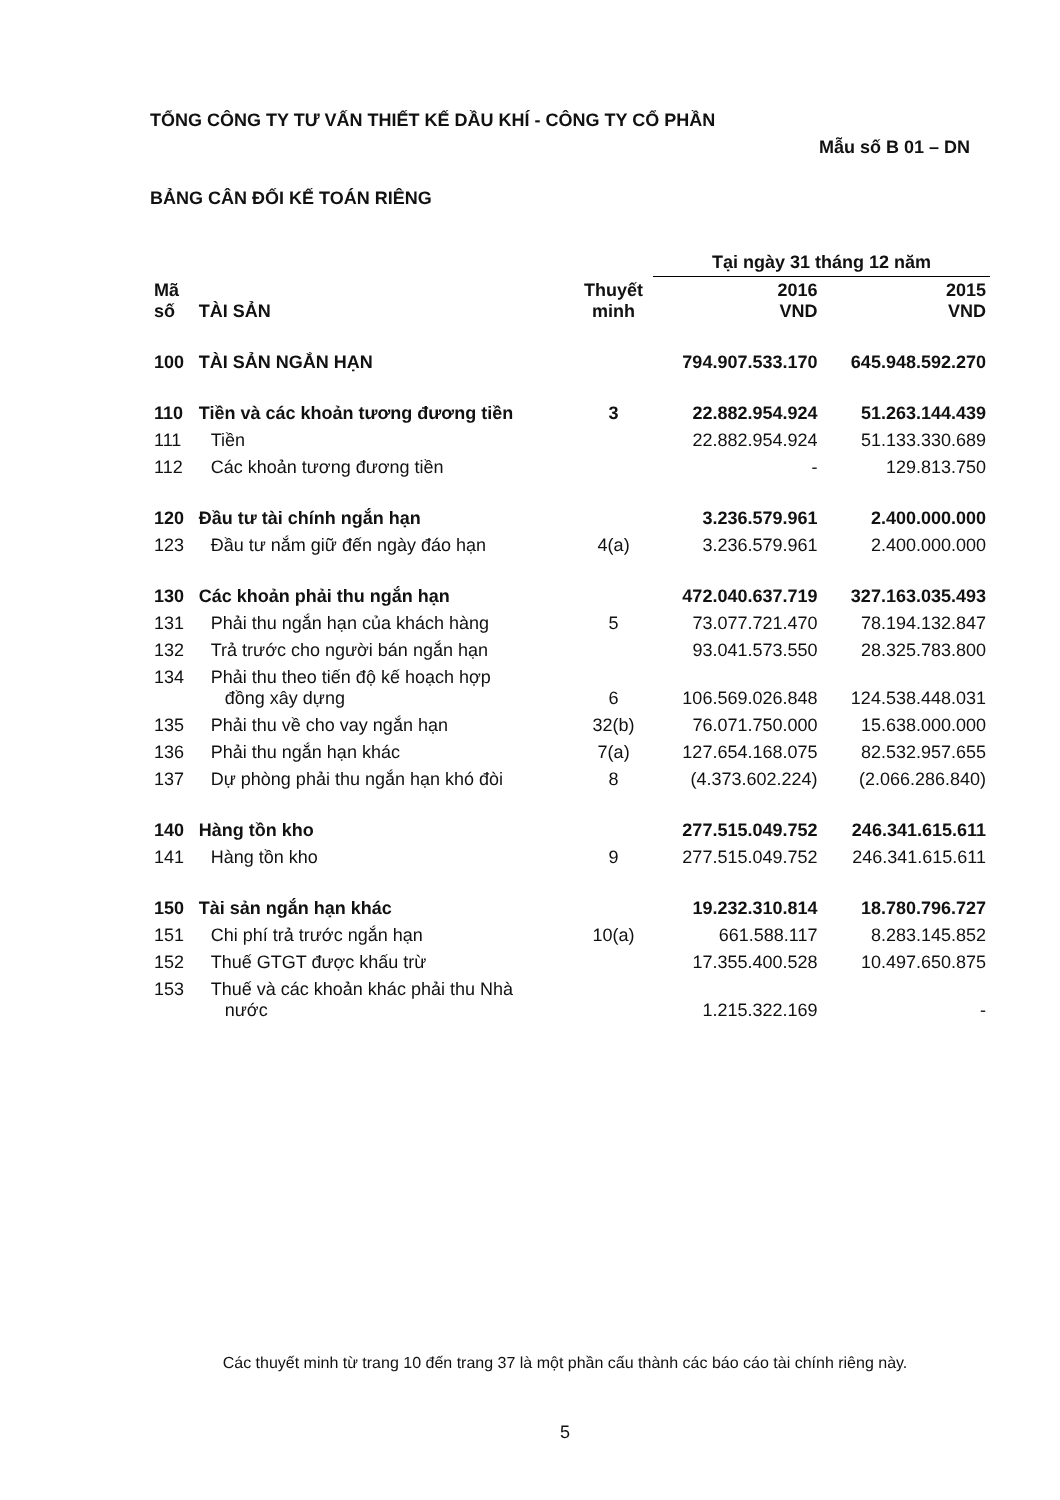TỔNG CÔNG TY TƯ VẤN THIẾT KẾ DẦU KHÍ - CÔNG TY CỔ PHẦN
Mẫu số B 01 – DN
BẢNG CÂN ĐỐI KẾ TOÁN RIÊNG
| | | | Tại ngày 31 tháng 12 năm | |
| --- | --- | --- | --- | --- |
| Mã số | TÀI SẢN | Thuyết minh | 2016 VND | 2015 VND |
| 100 | TÀI SẢN NGẮN HẠN | | 794.907.533.170 | 645.948.592.270 |
| 110 | Tiền và các khoản tương đương tiền | 3 | 22.882.954.924 | 51.263.144.439 |
| 111 | Tiền | | 22.882.954.924 | 51.133.330.689 |
| 112 | Các khoản tương đương tiền | | - | 129.813.750 |
| 120 | Đầu tư tài chính ngắn hạn | | 3.236.579.961 | 2.400.000.000 |
| 123 | Đầu tư nắm giữ đến ngày đáo hạn | 4(a) | 3.236.579.961 | 2.400.000.000 |
| 130 | Các khoản phải thu ngắn hạn | | 472.040.637.719 | 327.163.035.493 |
| 131 | Phải thu ngắn hạn của khách hàng | 5 | 73.077.721.470 | 78.194.132.847 |
| 132 | Trả trước cho người bán ngắn hạn | | 93.041.573.550 | 28.325.783.800 |
| 134 | Phải thu theo tiến độ kế hoạch hợp đồng xây dựng | 6 | 106.569.026.848 | 124.538.448.031 |
| 135 | Phải thu về cho vay ngắn hạn | 32(b) | 76.071.750.000 | 15.638.000.000 |
| 136 | Phải thu ngắn hạn khác | 7(a) | 127.654.168.075 | 82.532.957.655 |
| 137 | Dự phòng phải thu ngắn hạn khó đòi | 8 | (4.373.602.224) | (2.066.286.840) |
| 140 | Hàng tồn kho | | 277.515.049.752 | 246.341.615.611 |
| 141 | Hàng tồn kho | 9 | 277.515.049.752 | 246.341.615.611 |
| 150 | Tài sản ngắn hạn khác | | 19.232.310.814 | 18.780.796.727 |
| 151 | Chi phí trả trước ngắn hạn | 10(a) | 661.588.117 | 8.283.145.852 |
| 152 | Thuế GTGT được khấu trừ | | 17.355.400.528 | 10.497.650.875 |
| 153 | Thuế và các khoản khác phải thu Nhà nước | | 1.215.322.169 | - |
Các thuyết minh từ trang 10 đến trang 37 là một phần cấu thành các báo cáo tài chính riêng này.
5